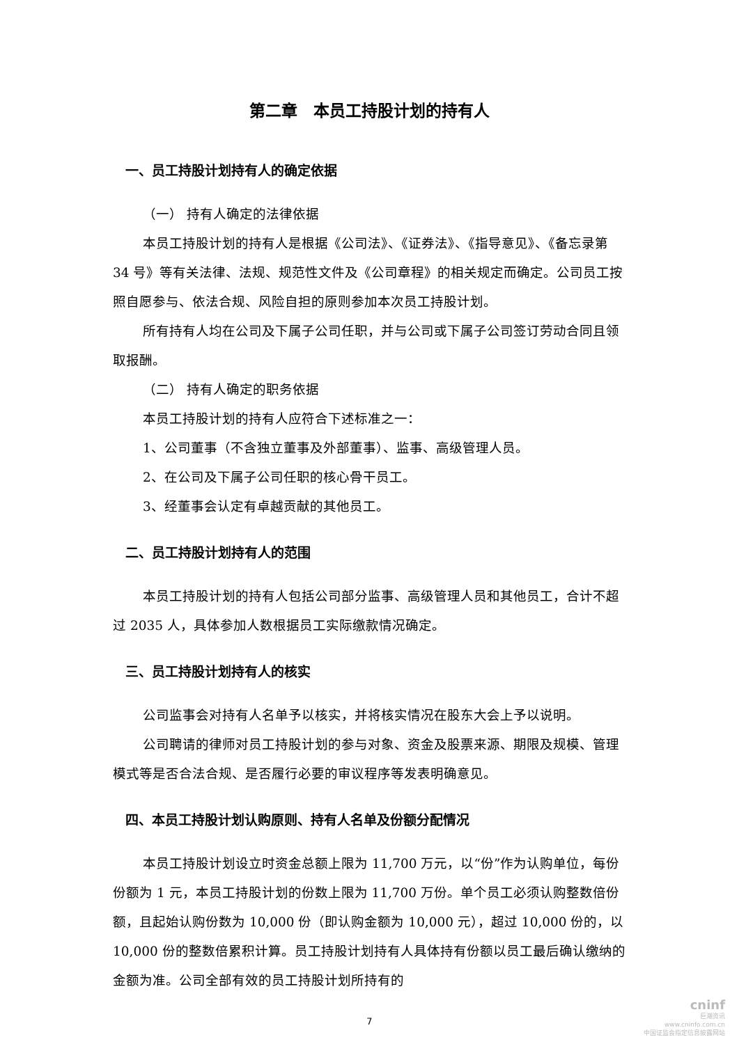第二章　本员工持股计划的持有人
一、员工持股计划持有人的确定依据
（一） 持有人确定的法律依据
本员工持股计划的持有人是根据《公司法》、《证券法》、《指导意见》、《备忘录第 34 号》等有关法律、法规、规范性文件及《公司章程》的相关规定而确定。公司员工按照自愿参与、依法合规、风险自担的原则参加本次员工持股计划。
所有持有人均在公司及下属子公司任职，并与公司或下属子公司签订劳动合同且领取报酬。
（二） 持有人确定的职务依据
本员工持股计划的持有人应符合下述标准之一：
1、公司董事（不含独立董事及外部董事）、监事、高级管理人员。
2、在公司及下属子公司任职的核心骨干员工。
3、经董事会认定有卓越贡献的其他员工。
二、员工持股计划持有人的范围
本员工持股计划的持有人包括公司部分监事、高级管理人员和其他员工，合计不超过 2035 人，具体参加人数根据员工实际缴款情况确定。
三、员工持股计划持有人的核实
公司监事会对持有人名单予以核实，并将核实情况在股东大会上予以说明。
公司聘请的律师对员工持股计划的参与对象、资金及股票来源、期限及规模、管理模式等是否合法合规、是否履行必要的审议程序等发表明确意见。
四、本员工持股计划认购原则、持有人名单及份额分配情况
本员工持股计划设立时资金总额上限为 11,700 万元，以“份”作为认购单位，每份份额为 1 元，本员工持股计划的份数上限为 11,700 万份。单个员工必须认购整数倍份额，且起始认购份数为 10,000 份（即认购金额为 10,000 元），超过 10,000 份的，以 10,000 份的整数倍累积计算。员工持股计划持有人具体持有份额以员工最后确认缴纳的金额为准。公司全部有效的员工持股计划所持有的
7
cninf
巨潮资讯
www.cninfo.com.cn
中国证监会指定信息披露网站